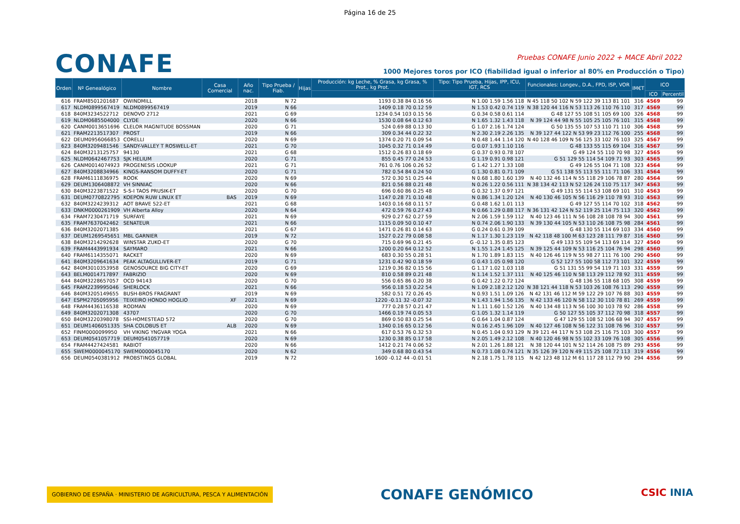Página 16 de 25
CONAFE
Pruebas CONAFE Junio 2022 + MACE Abril 2022
1000 Mejores toros por ICO (fiabilidad igual o inferior al 80% en Producción o Tipo)
| Orden | Nº Genealógico | Nombre | Casa Comercial | Año nac. | Tipo Prueba / Fiab. | Hijas | Producción: kg Leche, % Grasa, kg Grasa, % Prot., kg Prot. | Tipo: Tipo Prueba, Hijas, IPP, ICU, IGT, RCS | Funcionales: Longev., D.A., FPD, ISP, VOR | IM€T | ICO | |
| --- | --- | --- | --- | --- | --- | --- | --- | --- | --- | --- | --- | --- |
| | | | | | | | | | | | ICO | Percentil |
| 616 | FRAM8501201687 | OWINDMILL | | 2018 | N 72 | | 1193 0.38 84 0.16 56 | N 1.00 1.59 1.56 118 | N 45 118 50 102 N 59 122 39 113 81 101 | 316 | 4569 | 99 |
| 617 | NLDM0899567419 | NLDM0899567419 | | 2019 | N 66 | | 1409 0.18 70 0.12 59 | N 1.53 0.42 0.74 119 | N 38 120 44 116 N 53 113 26 110 76 110 | 317 | 4569 | 99 |
| 618 | 840M3234522712 | DENOVO 2712 | | 2021 | G 69 | | 1234 0.54 103 0.15 56 | G 0.34 0.58 0.61 114 | G 48 127 55 108 51 105 69 100 | 326 | 4568 | 99 |
| 619 | NLDM0685504000 | CLYDE | | 2020 | N 66 | | 1530 0.08 64 0.12 63 | N 1.65 1.32 1.43 118 | N 39 124 44 98 N 55 105 25 105 76 101 | 315 | 4568 | 99 |
| 620 | CANM0013651696 | CLELOR MAGNITUDE BOSSMAN | | 2020 | G 71 | | 524 0.69 88 0.13 30 | G 1.07 2.16 1.74 124 | G 50 135 55 107 53 110 71 110 | 306 | 4568 | 99 |
| 621 | FRAM2213517307 | PROST | | 2019 | N 66 | | 309 0.34 44 0.22 32 | N 2.30 2.19 2.26 135 | N 39 127 44 122 N 53 99 23 112 76 100 | 255 | 4568 | 99 |
| 622 | DEUM0956066853 | CORELLI | | 2020 | N 69 | | 1374 0.20 71 0.09 54 | N 0.48 1.44 1.14 120 | N 40 128 46 109 N 56 125 33 102 76 103 | 325 | 4567 | 99 |
| 623 | 840M3209481546 | SANDY-VALLEY T ROSWELL-ET | | 2021 | G 70 | | 1045 0.32 71 0.14 49 | G 0.07 1.93 1.10 116 | G 48 133 55 115 69 104 | 316 | 4567 | 99 |
| 624 | 840M3213125757 | 94130 | | 2021 | G 68 | | 1512 0.26 83 0.18 69 | G 0.37 0.93 0.78 107 | G 49 124 55 110 70 98 | 327 | 4565 | 99 |
| 625 | NLDM0642467753 | SJK HELIUM | | 2020 | G 71 | | 855 0.45 77 0.24 53 | G 1.19 0.91 0.98 121 | G 51 129 55 114 54 109 71 93 | 303 | 4565 | 99 |
| 626 | CANM0014074923 | PROGENESIS LOOKUP | | 2021 | G 71 | | 761 0.76 106 0.26 52 | G 1.42 1.27 1.33 108 | G 49 126 55 104 71 108 | 323 | 4564 | 99 |
| 627 | 840M3208834966 | KINGS-RANSOM DUFFY-ET | | 2020 | G 71 | | 782 0.54 84 0.24 50 | G 1.30 0.81 0.71 109 | G 51 138 55 113 55 111 71 106 | 331 | 4564 | 99 |
| 628 | FRAM6111836975 | ROOK | | 2020 | N 69 | | 572 0.30 51 0.25 44 | N 0.68 1.80 1.60 139 | N 40 132 46 114 N 55 118 29 106 78 87 | 280 | 4564 | 99 |
| 629 | DEUM1306408872 | VH SINNIAC | | 2020 | N 66 | | 821 0.56 88 0.21 48 | N 0.26 1.22 0.56 111 | N 38 134 42 113 N 52 126 24 110 75 117 | 347 | 4563 | 99 |
| 630 | 840M3223871522 | S-S-I TAOS PRUSIK-ET | | 2020 | G 70 | | 696 0.60 86 0.25 48 | G 0.32 1.37 0.97 121 | G 49 131 55 114 53 108 69 101 | 310 | 4563 | 99 |
| 631 | DEUM0770822795 | KOEPON RUW LINUX ET | BAS | 2019 | N 69 | | 1147 0.28 71 0.10 48 | N 0.86 1.34 1.20 124 | N 40 130 46 105 N 56 116 29 110 78 93 | 310 | 4563 | 99 |
| 632 | 840M3224239312 | AOT BRAVE 522-ET | | 2021 | G 68 | | 1403 0.16 68 0.11 57 | G 0.48 1.62 1.01 113 | G 49 127 55 114 70 102 | 318 | 4562 | 99 |
| 633 | DNKM0000261909 | VH Alberta Alloy | | 2020 | N 64 | | 472 0.59 76 0.27 43 | N 0.66 1.29 0.88 117 | N 36 131 42 124 N 52 119 25 114 75 113 | 320 | 4562 | 99 |
| 634 | FRAM7230471719 | SURFAYE | | 2021 | N 69 | | 929 0.27 62 0.27 59 | N 2.06 1.59 1.59 112 | N 40 123 46 111 N 56 108 28 108 78 94 | 300 | 4561 | 99 |
| 635 | FRAM7637042462 | SENATEUR | | 2021 | N 66 | | 1115 0.09 50 0.10 47 | N 0.74 2.06 1.90 133 | N 39 130 44 105 N 53 110 26 108 75 98 | 284 | 4561 | 99 |
| 636 | 840M3202071385 | | | 2021 | G 67 | | 1471 0.26 81 0.14 63 | G 0.24 0.61 0.39 109 | G 48 130 55 114 69 103 | 334 | 4560 | 99 |
| 637 | DEUM1269545651 | MBL GARNIER | | 2019 | N 72 | | 1527 0.22 79 0.08 58 | N 1.17 1.30 1.23 119 | N 42 118 48 100 M 63 123 28 111 79 87 | 316 | 4560 | 99 |
| 638 | 840M3214292628 | WINSTAR ZUKO-ET | | 2020 | G 70 | | 715 0.69 96 0.21 45 | G -0.12 1.35 0.85 123 | G 49 133 55 109 54 113 69 114 | 327 | 4560 | 99 |
| 639 | FRAM4443991934 | SAYMARO | | 2021 | N 66 | | 1200 0.20 64 0.12 52 | N 1.55 1.24 1.45 125 | N 39 125 44 109 N 53 116 25 104 76 94 | 298 | 4560 | 99 |
| 640 | FRAM6114355071 | RACKET | | 2020 | N 69 | | 683 0.30 55 0.28 51 | N 1.70 1.89 1.83 115 | N 40 126 46 119 N 55 98 27 111 76 100 | 290 | 4560 | 99 |
| 641 | 840M3209641634 | PEAK ALTAGULLIVER-ET | | 2019 | G 71 | | 1231 0.42 90 0.18 59 | G 0.43 1.05 0.98 120 | G 52 127 55 100 58 112 73 101 | 322 | 4559 | 99 |
| 642 | 840M3010353958 | GENOSOURCE BIG CITY-ET | | 2020 | G 69 | | 1219 0.36 82 0.15 56 | G 1.17 1.02 1.03 118 | G 51 131 55 99 54 119 71 103 | 331 | 4559 | 99 |
| 643 | BELM0014717897 | FABRIZIO | | 2020 | N 69 | | 810 0.58 89 0.21 48 | N 1.14 1.52 1.37 111 | N 40 125 46 110 N 58 113 29 112 78 92 | 311 | 4559 | 99 |
| 644 | 840M3228657057 | OCD 94143 | | 2020 | G 70 | | 556 0.65 86 0.20 38 | G 0.42 1.22 0.72 124 | G 48 136 55 118 68 105 | 308 | 4559 | 99 |
| 645 | FRAM2239995046 | SHERLOCK | | 2021 | N 66 | | 956 0.18 53 0.22 54 | N 1.09 2.18 2.12 120 | N 38 121 44 118 N 53 103 26 108 76 113 | 290 | 4559 | 99 |
| 646 | 840M3205149655 | BUSH-BROS FRAGRANT | | 2019 | N 69 | | 582 0.51 72 0.26 45 | N 0.93 1.51 1.09 126 | N 42 131 46 112 M 59 122 29 107 76 88 | 303 | 4559 | 99 |
| 647 | ESPM2705095956 | TEIXEIRO HONDO HOGLIO | XF | 2021 | N 69 | | 1220 -0.11 32 -0.07 32 | N 1.43 1.94 1.56 135 | N 42 133 46 120 N 58 112 30 110 78 81 | 269 | 4559 | 99 |
| 648 | FRAM4436116538 | RODMAN | | 2020 | N 69 | | 777 0.28 57 0.21 47 | N 1.11 1.60 1.52 126 | N 40 134 48 113 N 56 100 30 103 78 92 | 286 | 4558 | 99 |
| 649 | 840M3202071308 | 43707 | | 2020 | G 70 | | 1466 0.19 74 0.05 53 | G 1.05 1.32 1.14 119 | G 50 127 55 105 37 112 70 98 | 318 | 4557 | 99 |
| 650 | 840M3220398078 | SSI-HOMESTEAD 572 | | 2020 | G 70 | | 869 0.50 83 0.25 54 | G 0.64 1.04 0.87 124 | G 47 129 55 108 52 106 68 94 | 307 | 4557 | 99 |
| 651 | DEUM1406051335 | SHA COLOBUS ET | ALB | 2020 | N 69 | | 1340 0.16 65 0.12 56 | N 0.16 2.45 1.96 109 | N 40 127 46 108 N 56 122 31 108 76 96 | 310 | 4557 | 99 |
| 652 | FINM0000099950 | VH VIKING YNGVAR YOGA | | 2021 | N 66 | | 617 0.53 76 0.32 53 | N 0.45 1.04 0.93 129 | N 39 121 44 117 N 53 108 25 116 75 103 | 300 | 4557 | 99 |
| 653 | DEUM0541057719 | DEUM0541057719 | | 2020 | N 69 | | 1230 0.38 85 0.17 58 | N 2.05 1.49 2.12 108 | N 40 120 46 98 N 55 102 33 109 76 108 | 305 | 4556 | 99 |
| 654 | FRAM4427424581 | RABIOT | | 2020 | N 66 | | 1412 0.21 74 0.06 52 | N 2.01 1.26 1.88 121 | N 38 120 44 101 N 52 114 26 108 75 89 | 293 | 4556 | 99 |
| 655 | SWEM0000045170 | SWEM0000045170 | | 2020 | N 62 | | 349 0.68 80 0.43 54 | N 0.73 1.08 0.74 121 | N 35 126 39 120 N 49 115 25 108 72 113 | 319 | 4556 | 99 |
| 656 | DEUM0540381912 | PROBSTINGS GLOBAL | | 2019 | N 72 | | 1600 -0.12 44 -0.01 51 | N 2.18 1.75 1.78 115 | N 42 123 48 112 M 61 117 28 112 79 90 | 294 | 4556 | 99 |
GOBIERNO DE ESPAÑA · MINISTERIO DE AGRICULTURA, PESCA Y ALIMENTACIÓN CONAFE GENÓMICO CSIC INIA